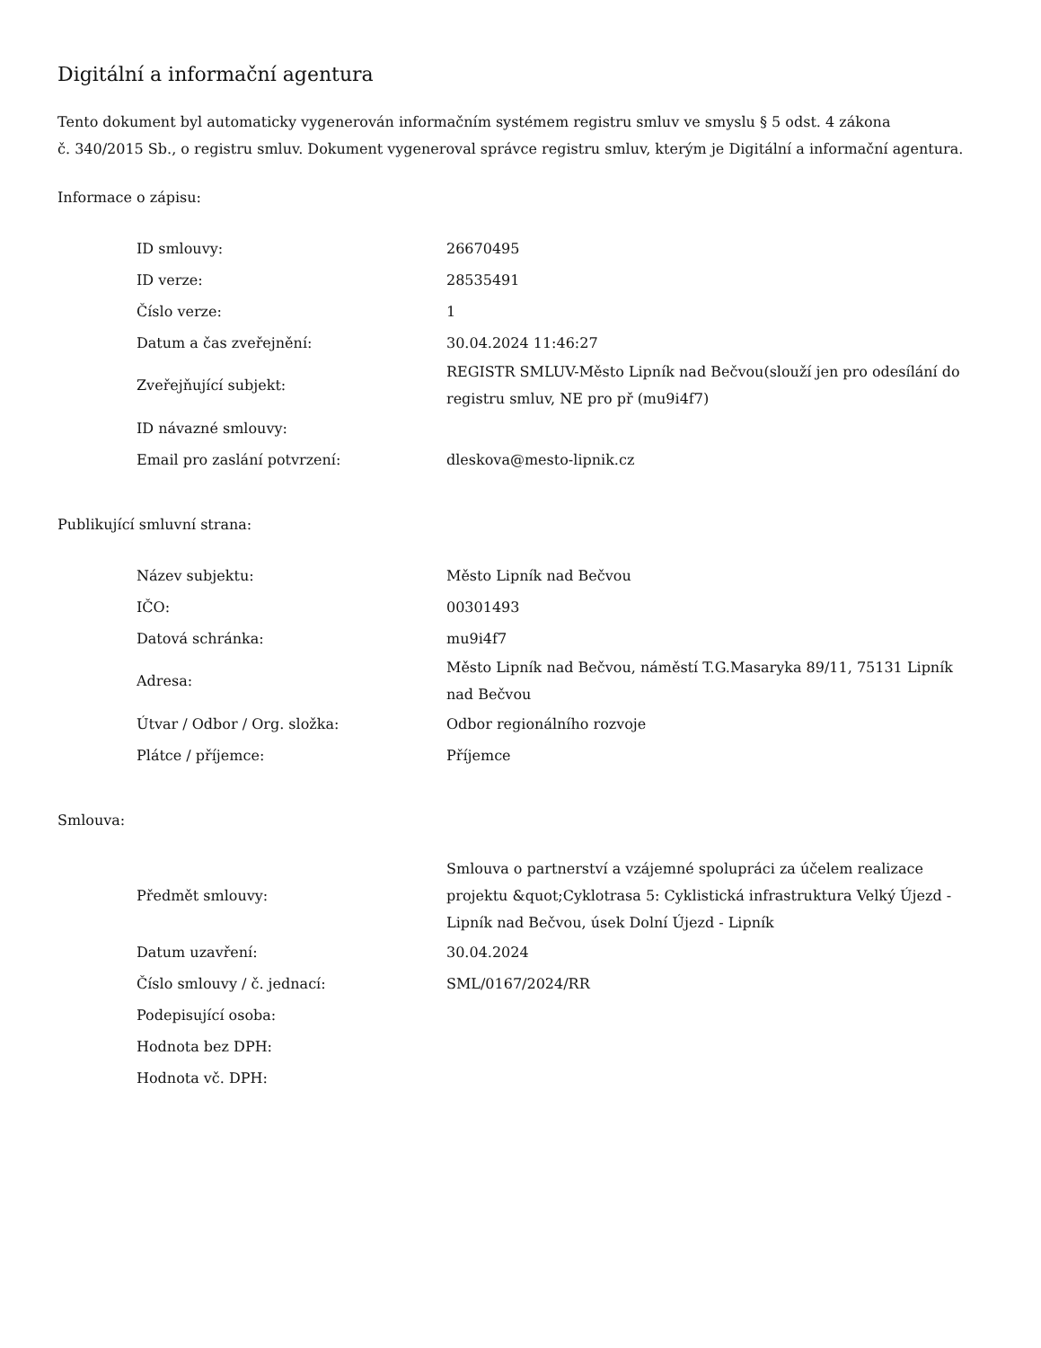Digitální a informační agentura
Tento dokument byl automaticky vygenerován informačním systémem registru smluv ve smyslu § 5 odst. 4 zákona
č. 340/2015 Sb., o registru smluv. Dokument vygeneroval správce registru smluv, kterým je Digitální a informační agentura.
Informace o zápisu:
| ID smlouvy: | 26670495 |
| ID verze: | 28535491 |
| Číslo verze: | 1 |
| Datum a čas zveřejnění: | 30.04.2024 11:46:27 |
| Zveřejňující subjekt: | REGISTR SMLUV-Město Lipník nad Bečvou(slouží jen pro odesílání do registru smluv, NE pro př (mu9i4f7) |
| ID návazné smlouvy: | |
| Email pro zaslání potvrzení: | dleskova@mesto-lipnik.cz |
Publikující smluvní strana:
| Název subjektu: | Město Lipník nad Bečvou |
| IČO: | 00301493 |
| Datová schránka: | mu9i4f7 |
| Adresa: | Město Lipník nad Bečvou, náměstí T.G.Masaryka 89/11, 75131 Lipník nad Bečvou |
| Útvar / Odbor / Org. složka: | Odbor regionálního rozvoje |
| Plátce / příjemce: | Příjemce |
Smlouva:
| Předmět smlouvy: | Smlouva o partnerství a vzájemné spolupráci za účelem realizace projektu &quot;Cyklotrasa 5: Cyklistická infrastruktura Velký Újezd - Lipník nad Bečvou, úsek Dolní Újezd - Lipník |
| Datum uzavření: | 30.04.2024 |
| Číslo smlouvy / č. jednací: | SML/0167/2024/RR |
| Podepisující osoba: | |
| Hodnota bez DPH: | |
| Hodnota vč. DPH: | |